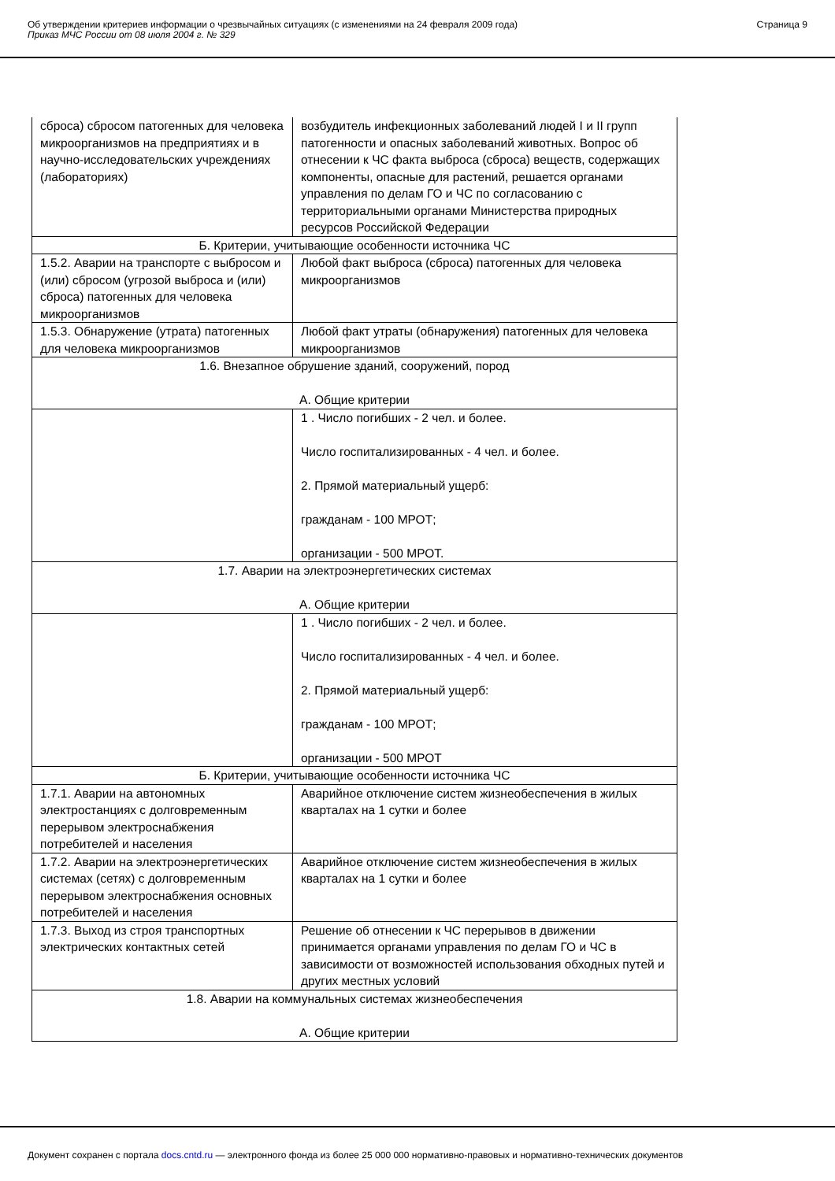Об утверждении критериев информации о чрезвычайных ситуациях (с изменениями на 24 февраля 2009 года)
Приказ МЧС России от 08 июля 2004 г. № 329
Страница 9
| сброса) сбросом патогенных для человека микроорганизмов на предприятиях и в научно-исследовательских учреждениях (лабораториях) | возбудитель инфекционных заболеваний людей I и II групп патогенности и опасных заболеваний животных. Вопрос об отнесении к ЧС факта выброса (сброса) веществ, содержащих компоненты, опасные для растений, решается органами управления по делам ГО и ЧС по согласованию с территориальными органами Министерства природных ресурсов Российской Федерации |
| Б. Критерии, учитывающие особенности источника ЧС | |
| 1.5.2. Аварии на транспорте с выбросом и (или) сбросом (угрозой выброса и (или) сброса) патогенных для человека микроорганизмов | Любой факт выброса (сброса) патогенных для человека микроорганизмов |
| 1.5.3. Обнаружение (утрата) патогенных для человека микроорганизмов | Любой факт утраты (обнаружения) патогенных для человека микроорганизмов |
| 1.6. Внезапное обрушение зданий, сооружений, пород А. Общие критерии | |
| | 1 . Число погибших - 2 чел. и более. Число госпитализированных - 4 чел. и более. 2. Прямой материальный ущерб: гражданам - 100 МРОТ; организации - 500 МРОТ. |
| 1.7. Аварии на электроэнергетических системах А. Общие критерии | |
| | 1 . Число погибших - 2 чел. и более. Число госпитализированных - 4 чел. и более. 2. Прямой материальный ущерб: гражданам - 100 МРОТ; организации - 500 МРОТ |
| Б. Критерии, учитывающие особенности источника ЧС | |
| 1.7.1. Аварии на автономных электростанциях с долговременным перерывом электроснабжения потребителей и населения | Аварийное отключение систем жизнеобеспечения в жилых кварталах на 1 сутки и более |
| 1.7.2. Аварии на электроэнергетических системах (сетях) с долговременным перерывом электроснабжения основных потребителей и населения | Аварийное отключение систем жизнеобеспечения в жилых кварталах на 1 сутки и более |
| 1.7.3. Выход из строя транспортных электрических контактных сетей | Решение об отнесении к ЧС перерывов в движении принимается органами управления по делам ГО и ЧС в зависимости от возможностей использования обходных путей и других местных условий |
| 1.8. Аварии на коммунальных системах жизнеобеспечения А. Общие критерии | |
Документ сохранен с портала docs.cntd.ru — электронного фонда из более 25 000 000 нормативно-правовых и нормативно-технических документов